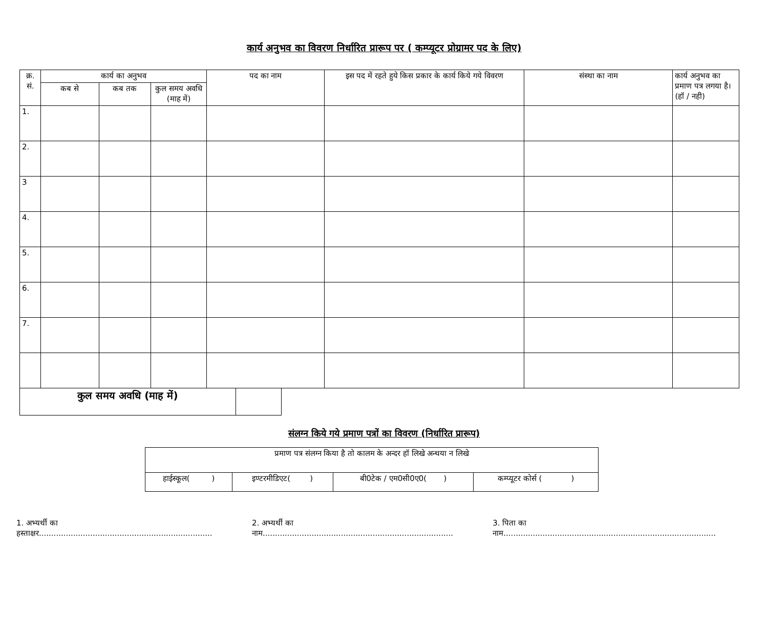कार्य अनुभव का विवरण निर्धारित प्रारूप पर ( कम्प्यूटर प्रोग्रामर पद के लिए)
| क्र. सं. | कार्य का अनुभव | | | पद का नाम | इस पद में रहते हुये किस प्रकार के कार्य किये गये विवरण | संस्था का नाम | कार्य अनुभव का प्रमाण पत्र लगया है। (हॉ / नही) |
| --- | --- | --- | --- | --- | --- | --- | --- |
| | कब से | कब तक | कुल समय अवधि (माह में) | | | | |
| 1. | | | | | | | |
| 2. | | | | | | | |
| 3 | | | | | | | |
| 4. | | | | | | | |
| 5. | | | | | | | |
| 6. | | | | | | | |
| 7. | | | | | | | |
| कुल समय अवधि (माह में) | |
संलग्न किये गये प्रमाण पत्रों का विवरण (निर्धारित प्रारूप)
| प्रमाण पत्र संलग्न किया है तो कालम के अन्दर हॉ लिखे अन्थया न लिखे | | | |
| हाईस्कूल( ) | इण्टरमीडिएट( ) | बी0टेक / एम0सी0ए0( ) | कम्प्यूटर कोर्स ( ) |
1. अभ्यर्थी का हस्ताक्षर....................................................................... 2. अभ्यर्थी का नाम.............................................................................. 3. पिता का नाम.......................................................................................